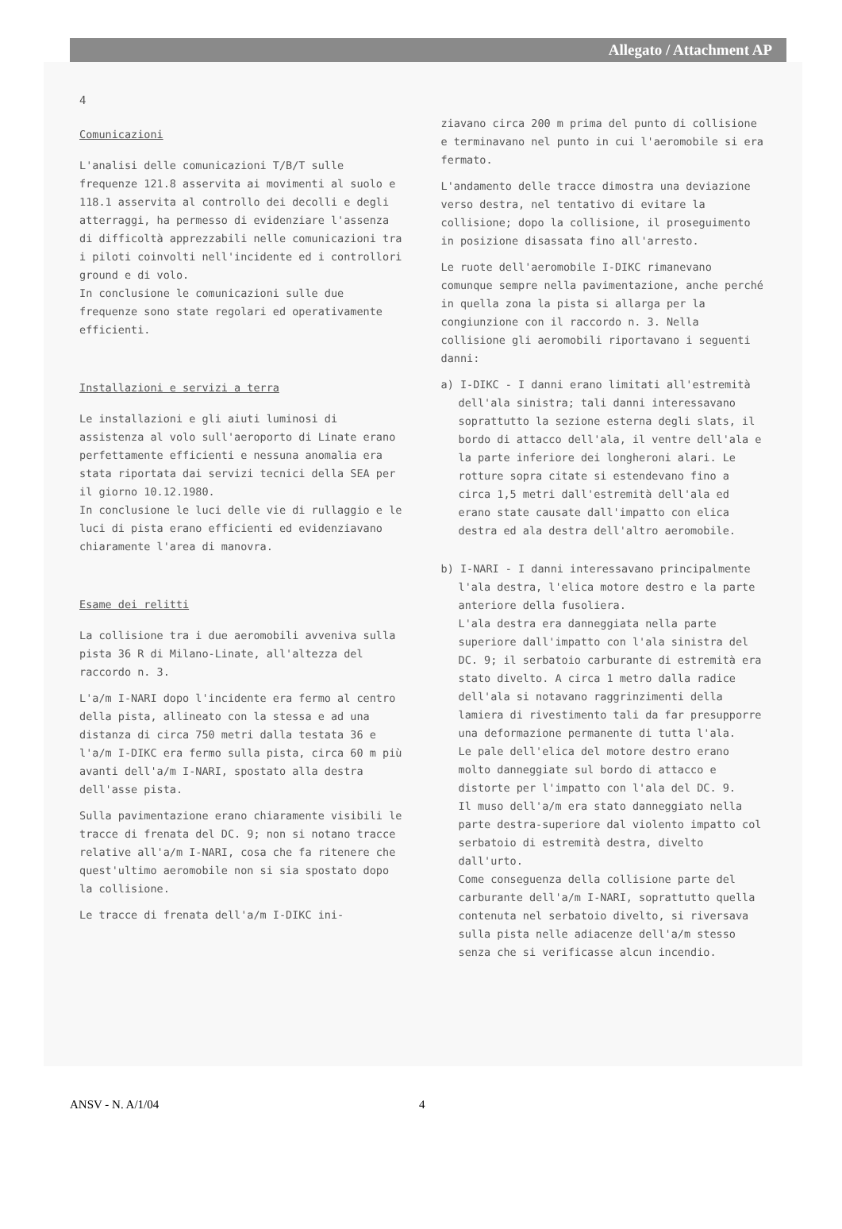Allegato / Attachment AP
4
Comunicazioni
L'analisi delle comunicazioni T/B/T sulle frequenze 121.8 asservita ai movimenti al suolo e 118.1 asservita al controllo dei decolli e degli atterraggi, ha permesso di evidenziare l'assenza di difficoltà apprezzabili nelle comunicazioni tra i piloti coinvolti nell'incidente ed i controllori ground e di volo.
In conclusione le comunicazioni sulle due frequenze sono state regolari ed operativamente efficienti.
Installazioni e servizi a terra
Le installazioni e gli aiuti luminosi di assistenza al volo sull'aeroporto di Linate erano perfettamente efficienti e nessuna anomalia era stata riportata dai servizi tecnici della SEA per il giorno 10.12.1980.
In conclusione le luci delle vie di rullaggio e le luci di pista erano efficienti ed evidenziavano chiaramente l'area di manovra.
Esame dei relitti
La collisione tra i due aeromobili avveniva sulla pista 36 R di Milano-Linate, all'altezza del raccordo n. 3.
L'a/m I-NARI dopo l'incidente era fermo al centro della pista, allineato con la stessa e ad una distanza di circa 750 metri dalla testata 36 e l'a/m I-DIKC era fermo sulla pista, circa 60 m più avanti dell'a/m I-NARI, spostato alla destra dell'asse pista.
Sulla pavimentazione erano chiaramente visibili le tracce di frenata del DC. 9; non si notano tracce relative all'a/m I-NARI, cosa che fa ritenere che quest'ultimo aeromobile non si sia spostato dopo la collisione.
Le tracce di frenata dell'a/m I-DIKC ini-
ziavano circa 200 m prima del punto di collisione e terminavano nel punto in cui l'aeromobile si era fermato.
L'andamento delle tracce dimostra una deviazione verso destra, nel tentativo di evitare la collisione; dopo la collisione, il proseguimento in posizione disassata fino all'arresto.
Le ruote dell'aeromobile I-DIKC rimanevano comunque sempre nella pavimentazione, anche perché in quella zona la pista si allarga per la congiunzione con il raccordo n. 3. Nella collisione gli aeromobili riportavano i seguenti danni:
a) I-DIKC - I danni erano limitati all'estremità dell'ala sinistra; tali danni interessavano soprattutto la sezione esterna degli slats, il bordo di attacco dell'ala, il ventre dell'ala e la parte inferiore dei longheroni alari. Le rotture sopra citate si estendevano fino a circa 1,5 metri dall'estremità dell'ala ed erano state causate dall'impatto con elica destra ed ala destra dell'altro aeromobile.
b) I-NARI - I danni interessavano principalmente l'ala destra, l'elica motore destro e la parte anteriore della fusoliera.
L'ala destra era danneggiata nella parte superiore dall'impatto con l'ala sinistra del DC. 9; il serbatoio carburante di estremità era stato divelto. A circa 1 metro dalla radice dell'ala si notavano raggrinzimenti della lamiera di rivestimento tali da far presupporre una deformazione permanente di tutta l'ala.
Le pale dell'elica del motore destro erano molto danneggiate sul bordo di attacco e distorte per l'impatto con l'ala del DC. 9.
Il muso dell'a/m era stato danneggiato nella parte destra-superiore dal violento impatto col serbatoio di estremità destra, divelto dall'urto.
Come conseguenza della collisione parte del carburante dell'a/m I-NARI, soprattutto quella contenuta nel serbatoio divelto, si riversava sulla pista nelle adiacenze dell'a/m stesso senza che si verificasse alcun incendio.
ANSV - N. A/1/04 4